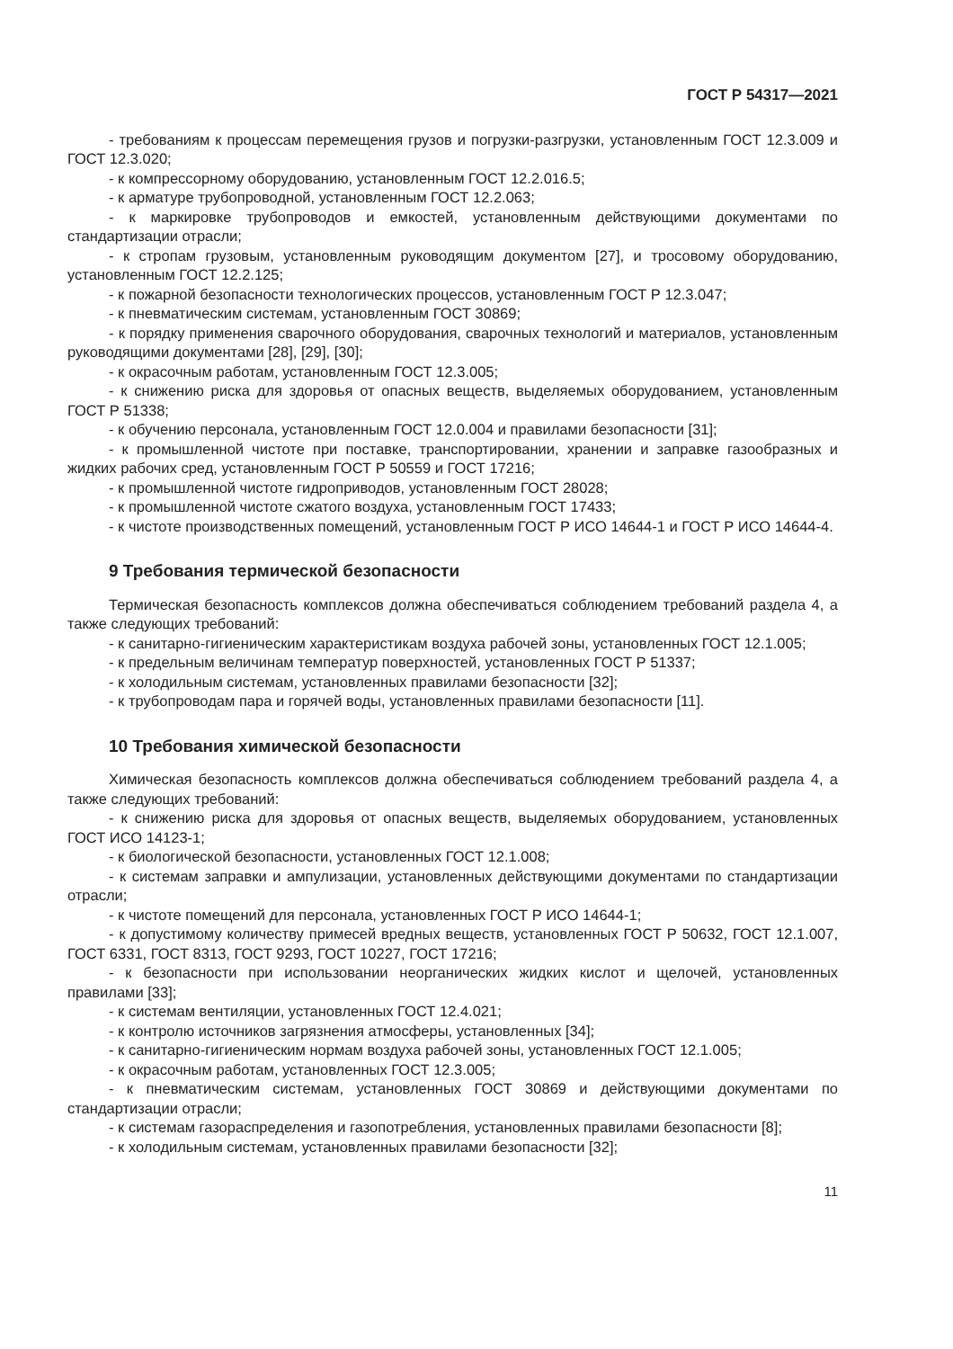ГОСТ Р 54317—2021
- требованиям к процессам перемещения грузов и погрузки-разгрузки, установленным ГОСТ 12.3.009 и ГОСТ 12.3.020;
- к компрессорному оборудованию, установленным ГОСТ 12.2.016.5;
- к арматуре трубопроводной, установленным ГОСТ 12.2.063;
- к маркировке трубопроводов и емкостей, установленным действующими документами по стандартизации отрасли;
- к стропам грузовым, установленным руководящим документом [27], и тросовому оборудованию, установленным ГОСТ 12.2.125;
- к пожарной безопасности технологических процессов, установленным ГОСТ Р 12.3.047;
- к пневматическим системам, установленным ГОСТ 30869;
- к порядку применения сварочного оборудования, сварочных технологий и материалов, установленным руководящими документами [28], [29], [30];
- к окрасочным работам, установленным ГОСТ 12.3.005;
- к снижению риска для здоровья от опасных веществ, выделяемых оборудованием, установленным ГОСТ Р 51338;
- к обучению персонала, установленным ГОСТ 12.0.004 и правилами безопасности [31];
- к промышленной чистоте при поставке, транспортировании, хранении и заправке газообразных и жидких рабочих сред, установленным ГОСТ Р 50559 и ГОСТ 17216;
- к промышленной чистоте гидроприводов, установленным ГОСТ 28028;
- к промышленной чистоте сжатого воздуха, установленным ГОСТ 17433;
- к чистоте производственных помещений, установленным ГОСТ Р ИСО 14644-1 и ГОСТ Р ИСО 14644-4.
9 Требования термической безопасности
Термическая безопасность комплексов должна обеспечиваться соблюдением требований раздела 4, а также следующих требований:
- к санитарно-гигиеническим характеристикам воздуха рабочей зоны, установленных ГОСТ 12.1.005;
- к предельным величинам температур поверхностей, установленных ГОСТ Р 51337;
- к холодильным системам, установленных правилами безопасности [32];
- к трубопроводам пара и горячей воды, установленных правилами безопасности [11].
10 Требования химической безопасности
Химическая безопасность комплексов должна обеспечиваться соблюдением требований раздела 4, а также следующих требований:
- к снижению риска для здоровья от опасных веществ, выделяемых оборудованием, установленных ГОСТ ИСО 14123-1;
- к биологической безопасности, установленных ГОСТ 12.1.008;
- к системам заправки и ампулизации, установленных действующими документами по стандартизации отрасли;
- к чистоте помещений для персонала, установленных ГОСТ Р ИСО 14644-1;
- к допустимому количеству примесей вредных веществ, установленных ГОСТ Р 50632, ГОСТ 12.1.007, ГОСТ 6331, ГОСТ 8313, ГОСТ 9293, ГОСТ 10227, ГОСТ 17216;
- к безопасности при использовании неорганических жидких кислот и щелочей, установленных правилами [33];
- к системам вентиляции, установленных ГОСТ 12.4.021;
- к контролю источников загрязнения атмосферы, установленных [34];
- к санитарно-гигиеническим нормам воздуха рабочей зоны, установленных ГОСТ 12.1.005;
- к окрасочным работам, установленных ГОСТ 12.3.005;
- к пневматическим системам, установленных ГОСТ 30869 и действующими документами по стандартизации отрасли;
- к системам газораспределения и газопотребления, установленных правилами безопасности [8];
- к холодильным системам, установленных правилами безопасности [32];
11